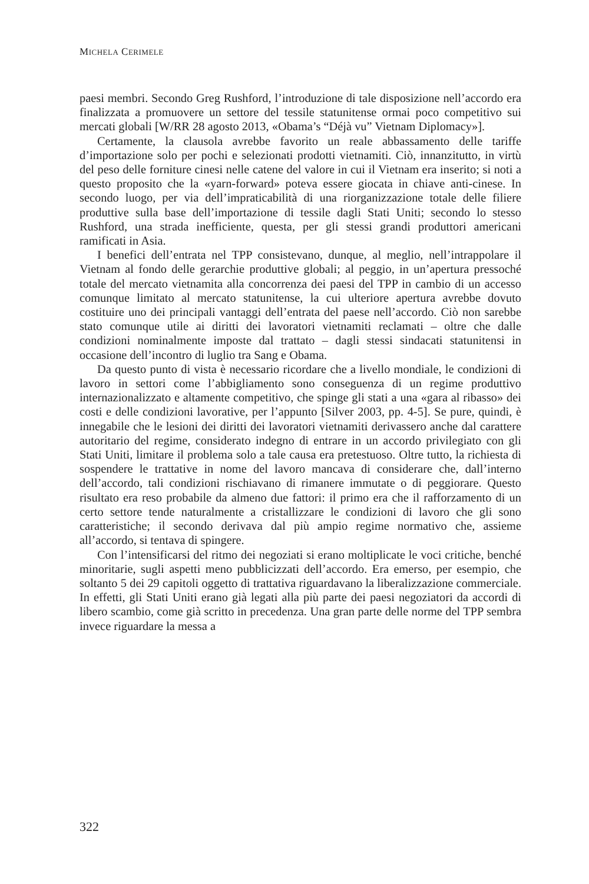MICHELA CERIMELE
paesi membri. Secondo Greg Rushford, l’introduzione di tale disposizione nell’accordo era finalizzata a promuovere un settore del tessile statunitense ormai poco competitivo sui mercati globali [W/RR 28 agosto 2013, «Obama’s “Déjà vu” Vietnam Diplomacy»].
Certamente, la clausola avrebbe favorito un reale abbassamento delle tariffe d’importazione solo per pochi e selezionati prodotti vietnamiti. Ciò, innanzitutto, in virtù del peso delle forniture cinesi nelle catene del valore in cui il Vietnam era inserito; si noti a questo proposito che la «yarn-forward» poteva essere giocata in chiave anti-cinese. In secondo luogo, per via dell’impraticabilità di una riorganizzazione totale delle filiere produttive sulla base dell’importazione di tessile dagli Stati Uniti; secondo lo stesso Rushford, una strada inefficiente, questa, per gli stessi grandi produttori americani ramificati in Asia.
I benefici dell’entrata nel TPP consistevano, dunque, al meglio, nell’intrappolare il Vietnam al fondo delle gerarchie produttive globali; al peggio, in un’apertura pressoché totale del mercato vietnamita alla concorrenza dei paesi del TPP in cambio di un accesso comunque limitato al mercato statunitense, la cui ulteriore apertura avrebbe dovuto costituire uno dei principali vantaggi dell’entrata del paese nell’accordo. Ciò non sarebbe stato comunque utile ai diritti dei lavoratori vietnamiti reclamati – oltre che dalle condizioni nominalmente imposte dal trattato – dagli stessi sindacati statunitensi in occasione dell’incontro di luglio tra Sang e Obama.
Da questo punto di vista è necessario ricordare che a livello mondiale, le condizioni di lavoro in settori come l’abbigliamento sono conseguenza di un regime produttivo internazionalizzato e altamente competitivo, che spinge gli stati a una «gara al ribasso» dei costi e delle condizioni lavorative, per l’appunto [Silver 2003, pp. 4-5]. Se pure, quindi, è innegabile che le lesioni dei diritti dei lavoratori vietnamiti derivassero anche dal carattere autoritario del regime, considerato indegno di entrare in un accordo privilegiato con gli Stati Uniti, limitare il problema solo a tale causa era pretestuoso. Oltre tutto, la richiesta di sospendere le trattative in nome del lavoro mancava di considerare che, dall’interno dell’accordo, tali condizioni rischiavano di rimanere immutate o di peggiorare. Questo risultato era reso probabile da almeno due fattori: il primo era che il rafforzamento di un certo settore tende naturalmente a cristallizzare le condizioni di lavoro che gli sono caratteristiche; il secondo derivava dal più ampio regime normativo che, assieme all’accordo, si tentava di spingere.
Con l’intensificarsi del ritmo dei negoziati si erano moltiplicate le voci critiche, benché minoritarie, sugli aspetti meno pubblicizzati dell’accordo. Era emerso, per esempio, che soltanto 5 dei 29 capitoli oggetto di trattativa riguardavano la liberalizzazione commerciale. In effetti, gli Stati Uniti erano già legati alla più parte dei paesi negoziatori da accordi di libero scambio, come già scritto in precedenza. Una gran parte delle norme del TPP sembra invece riguardare la messa a
322